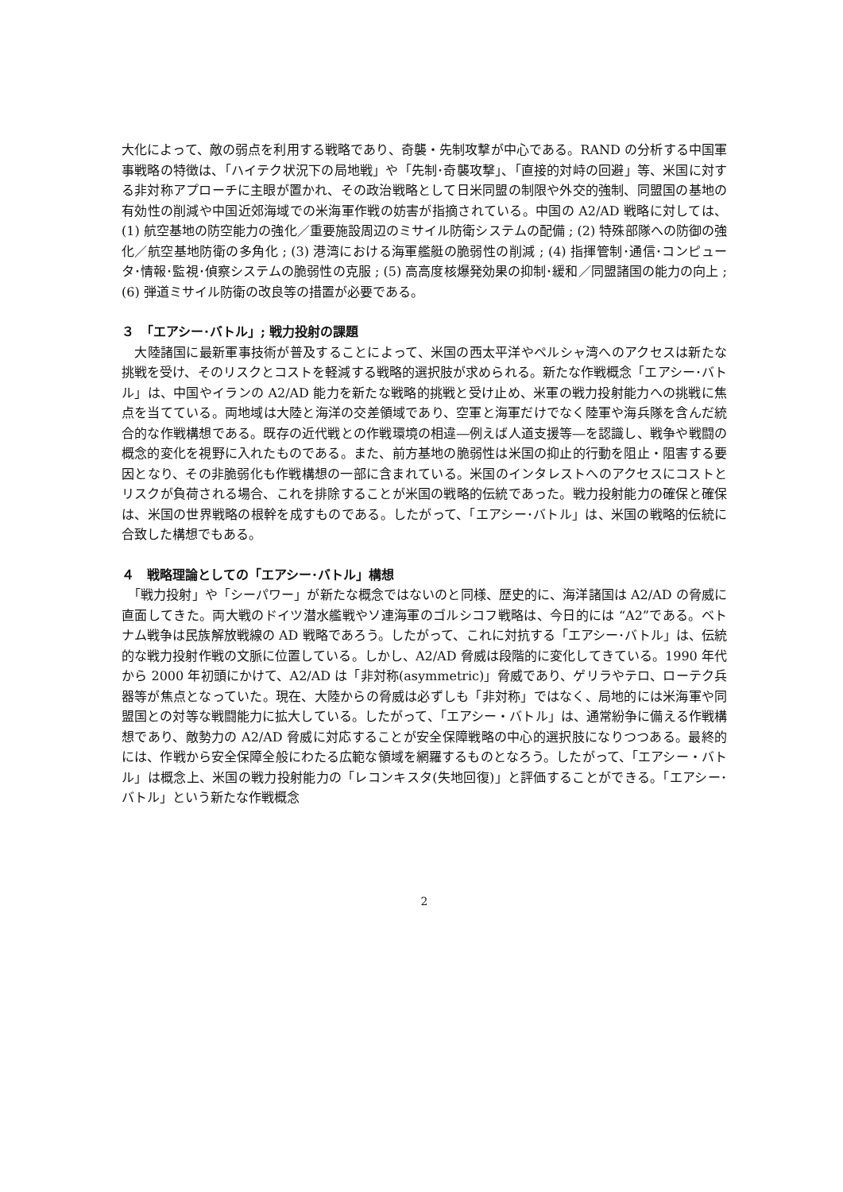大化によって、敵の弱点を利用する戦略であり、奇襲・先制攻撃が中心である。RAND の分析する中国軍事戦略の特徴は、「ハイテク状況下の局地戦」や「先制･奇襲攻撃」、「直接的対峙の回避」等、米国に対する非対称アプローチに主眼が置かれ、その政治戦略として日米同盟の制限や外交的強制、同盟国の基地の有効性の削減や中国近郊海域での米海軍作戦の妨害が指摘されている。中国の A2/AD 戦略に対しては、(1) 航空基地の防空能力の強化／重要施設周辺のミサイル防衛システムの配備 ; (2) 特殊部隊への防御の強化／航空基地防衛の多角化 ; (3) 港湾における海軍艦艇の脆弱性の削減 ; (4) 指揮管制･通信･コンピュータ･情報･監視･偵察システムの脆弱性の克服 ; (5) 高高度核爆発効果の抑制･緩和／同盟諸国の能力の向上 ; (6) 弾道ミサイル防衛の改良等の措置が必要である。
３　「エアシー･バトル」; 戦力投射の課題
　大陸諸国に最新軍事技術が普及することによって、米国の西太平洋やペルシャ湾へのアクセスは新たな挑戦を受け、そのリスクとコストを軽減する戦略的選択肢が求められる。新たな作戦概念「エアシー･バトル」は、中国やイランの A2/AD 能力を新たな戦略的挑戦と受け止め、米軍の戦力投射能力への挑戦に焦点を当てている。両地域は大陸と海洋の交差領域であり、空軍と海軍だけでなく陸軍や海兵隊を含んだ統合的な作戦構想である。既存の近代戦との作戦環境の相違―例えば人道支援等―を認識し、戦争や戦闘の概念的変化を視野に入れたものである。また、前方基地の脆弱性は米国の抑止的行動を阻止・阻害する要因となり、その非脆弱化も作戦構想の一部に含まれている。米国のインタレストへのアクセスにコストとリスクが負荷される場合、これを排除することが米国の戦略的伝統であった。戦力投射能力の確保と確保は、米国の世界戦略の根幹を成すものである。したがって、「エアシー･バトル」は、米国の戦略的伝統に合致した構想でもある。
４　戦略理論としての「エアシー･バトル」構想
　「戦力投射」や「シーパワー」が新たな概念ではないのと同様、歴史的に、海洋諸国は A2/AD の脅威に直面してきた。両大戦のドイツ潜水艦戦やソ連海軍のゴルシコフ戦略は、今日的には “A2”である。ベトナム戦争は民族解放戦線の AD 戦略であろう。したがって、これに対抗する「エアシー･バトル」は、伝統的な戦力投射作戦の文脈に位置している。しかし、A2/AD 脅威は段階的に変化してきている。1990 年代から 2000 年初頭にかけて、A2/AD は「非対称(asymmetric)」脅威であり、ゲリラやテロ、ローテク兵器等が焦点となっていた。現在、大陸からの脅威は必ずしも「非対称」ではなく、局地的には米海軍や同盟国との対等な戦闘能力に拡大している。したがって、「エアシー・バトル」は、通常紛争に備える作戦構想であり、敵勢力の A2/AD 脅威に対応することが安全保障戦略の中心的選択肢になりつつある。最終的には、作戦から安全保障全般にわたる広範な領域を網羅するものとなろう。したがって、「エアシー・バトル」は概念上、米国の戦力投射能力の「レコンキスタ(失地回復)」と評価することができる。「エアシー･バトル」という新たな作戦概念
2